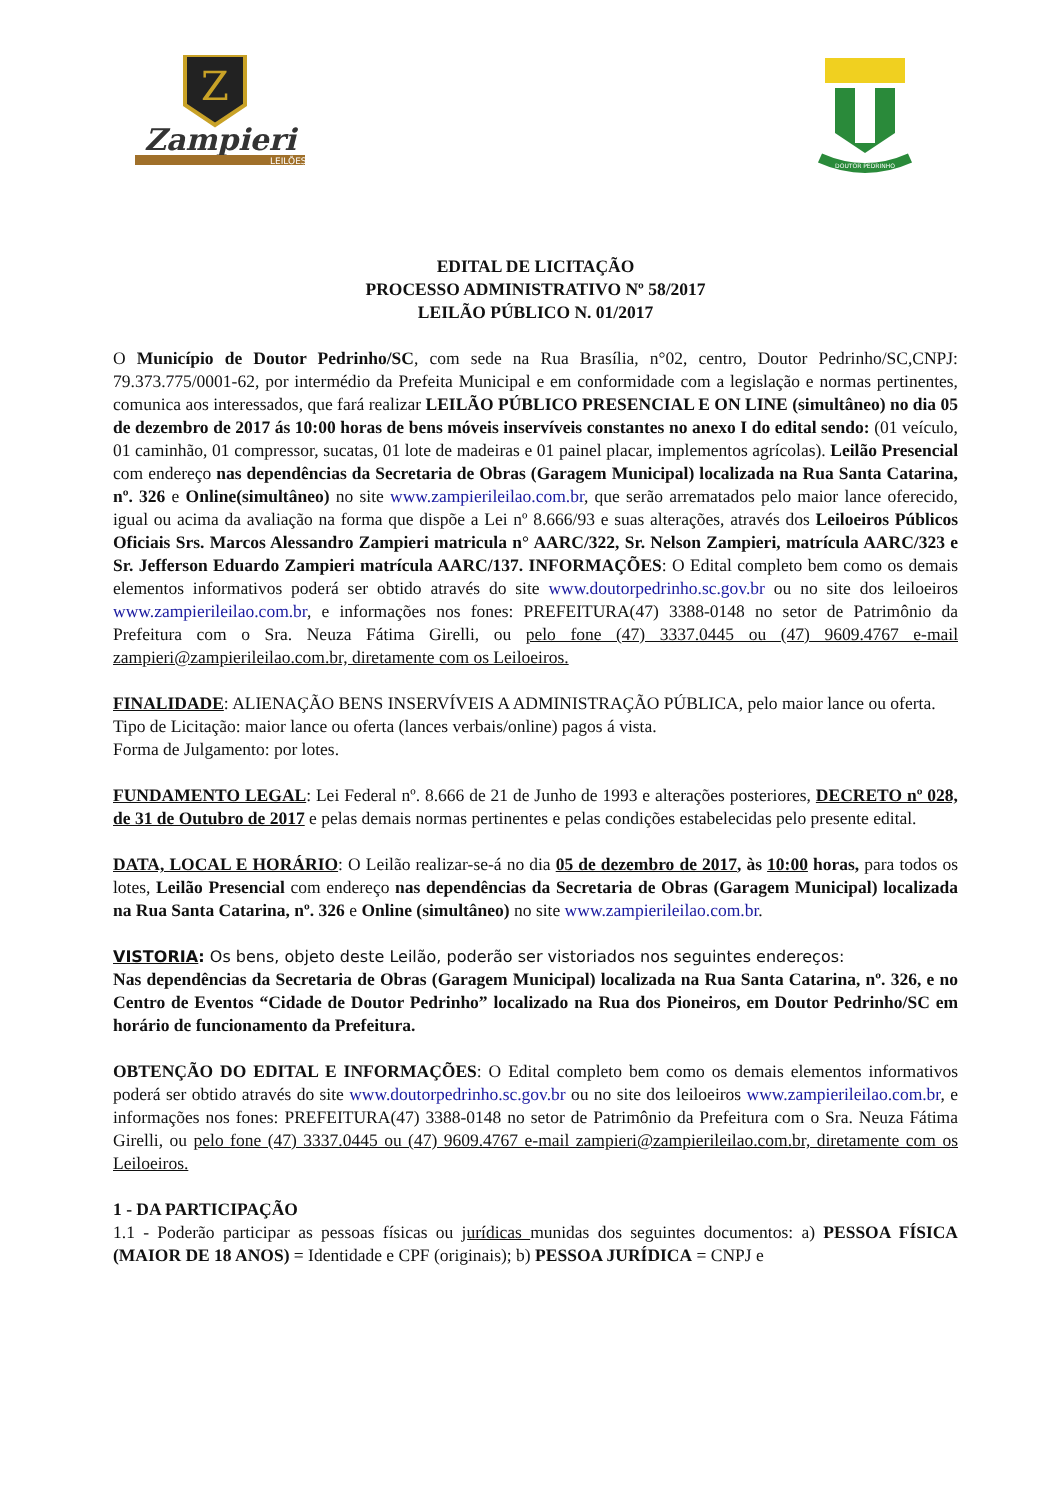Z
Zampieri
LEILÕES
DOUTOR PEDRINHO
EDITAL DE LICITAÇÃO
PROCESSO ADMINISTRATIVO Nº 58/2017
LEILÃO PÚBLICO N. 01/2017
O Município de Doutor Pedrinho/SC, com sede na Rua Brasília, n°02, centro, Doutor Pedrinho/SC,CNPJ: 79.373.775/0001-62, por intermédio da Prefeita Municipal e em conformidade com a legislação e normas pertinentes, comunica aos interessados, que fará realizar LEILÃO PÚBLICO PRESENCIAL E ON LINE (simultâneo) no dia 05 de dezembro de 2017 ás 10:00 horas de bens móveis inservíveis constantes no anexo I do edital sendo: (01 veículo, 01 caminhão, 01 compressor, sucatas, 01 lote de madeiras e 01 painel placar, implementos agrícolas). Leilão Presencial com endereço nas dependências da Secretaria de Obras (Garagem Municipal) localizada na Rua Santa Catarina, nº. 326 e Online(simultâneo) no site www.zampierileilao.com.br, que serão arrematados pelo maior lance oferecido, igual ou acima da avaliação na forma que dispõe a Lei nº 8.666/93 e suas alterações, através dos Leiloeiros Públicos Oficiais Srs. Marcos Alessandro Zampieri matricula n° AARC/322, Sr. Nelson Zampieri, matrícula AARC/323 e Sr. Jefferson Eduardo Zampieri matrícula AARC/137. INFORMAÇÕES: O Edital completo bem como os demais elementos informativos poderá ser obtido através do site www.doutorpedrinho.sc.gov.br ou no site dos leiloeiros www.zampierileilao.com.br, e informações nos fones: PREFEITURA(47) 3388-0148 no setor de Patrimônio da Prefeitura com o Sra. Neuza Fátima Girelli, ou pelo fone (47) 3337.0445 ou (47) 9609.4767 e-mail zampieri@zampierileilao.com.br, diretamente com os Leiloeiros.
FINALIDADE: ALIENAÇÃO BENS INSERVÍVEIS A ADMINISTRAÇÃO PÚBLICA, pelo maior lance ou oferta.
Tipo de Licitação: maior lance ou oferta (lances verbais/online) pagos á vista.
Forma de Julgamento: por lotes.
FUNDAMENTO LEGAL: Lei Federal nº. 8.666 de 21 de Junho de 1993 e alterações posteriores, DECRETO nº 028, de 31 de Outubro de 2017 e pelas demais normas pertinentes e pelas condições estabelecidas pelo presente edital.
DATA, LOCAL E HORÁRIO: O Leilão realizar-se-á no dia 05 de dezembro de 2017, às 10:00 horas, para todos os lotes, Leilão Presencial com endereço nas dependências da Secretaria de Obras (Garagem Municipal) localizada na Rua Santa Catarina, nº. 326 e Online (simultâneo) no site www.zampierileilao.com.br.
VISTORIA: Os bens, objeto deste Leilão, poderão ser vistoriados nos seguintes endereços:
Nas dependências da Secretaria de Obras (Garagem Municipal) localizada na Rua Santa Catarina, nº. 326, e no Centro de Eventos “Cidade de Doutor Pedrinho” localizado na Rua dos Pioneiros, em Doutor Pedrinho/SC em horário de funcionamento da Prefeitura.
OBTENÇÃO DO EDITAL E INFORMAÇÕES: O Edital completo bem como os demais elementos informativos poderá ser obtido através do site www.doutorpedrinho.sc.gov.br ou no site dos leiloeiros www.zampierileilao.com.br, e informações nos fones: PREFEITURA(47) 3388-0148 no setor de Patrimônio da Prefeitura com o Sra. Neuza Fátima Girelli, ou pelo fone (47) 3337.0445 ou (47) 9609.4767 e-mail zampieri@zampierileilao.com.br, diretamente com os Leiloeiros.
1 - DA PARTICIPAÇÃO
1.1 - Poderão participar as pessoas físicas ou jurídicas munidas dos seguintes documentos: a) PESSOA FÍSICA (MAIOR DE 18 ANOS) = Identidade e CPF (originais); b) PESSOA JURÍDICA = CNPJ e